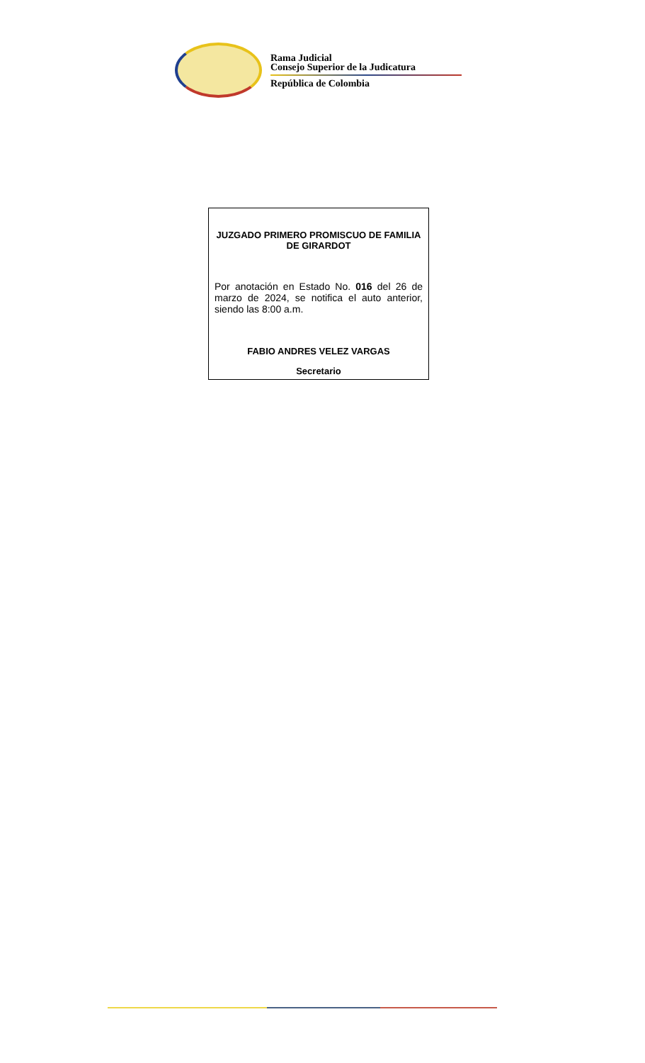Rama Judicial
Consejo Superior de la Judicatura
República de Colombia
JUZGADO PRIMERO PROMISCUO DE FAMILIA DE GIRARDOT
Por anotación en Estado No. 016 del 26 de marzo de 2024, se notifica el auto anterior, siendo las 8:00 a.m.
FABIO ANDRES VELEZ VARGAS
Secretario